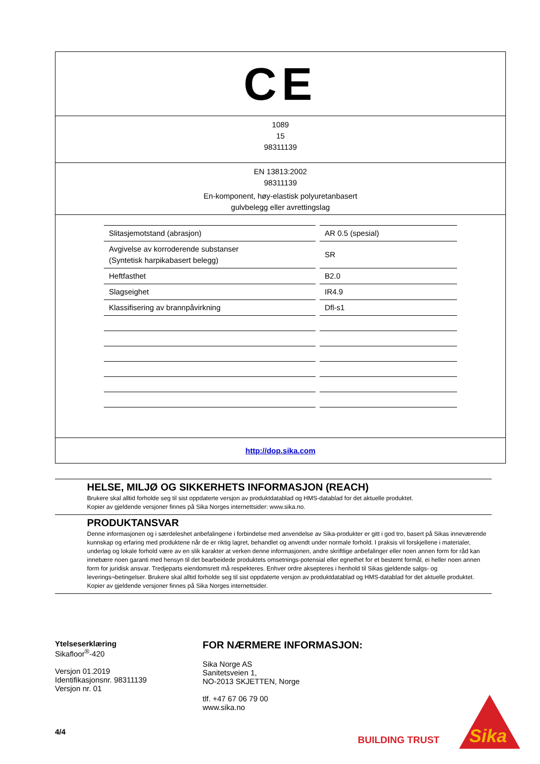CE
1089
15
98311139
EN 13813:2002
98311139
En-komponent, høy-elastisk polyuretanbasert
gulvbelegg eller avrettingslag
| Slitasjemotstand (abrasjon) | AR 0.5 (spesial) |
| Avgivelse av korroderende substanser (Syntetisk harpikabasert belegg) | SR |
| Heftfasthet | B2.0 |
| Slagseighet | IR4.9 |
| Klassifisering av brannpåvirkning | Dfl-s1 |
http://dop.sika.com
HELSE, MILJØ OG SIKKERHETS INFORMASJON (REACH)
Brukere skal alltid forholde seg til sist oppdaterte versjon av produktdatablad og HMS-datablad for det aktuelle produktet.
Kopier av gjeldende versjoner finnes på Sika Norges internettsider: www.sika.no.
PRODUKTANSVAR
Denne informasjonen og i særdeleshet anbefalingene i forbindelse med anvendelse av Sika-produkter er gitt i god tro, basert på Sikas inneværende kunnskap og erfaring med produktene når de er riktig lagret, behandlet og anvendt under normale forhold. I praksis vil forskjellene i materialer, underlag og lokale forhold være av en slik karakter at verken denne informasjonen, andre skriftlige anbefalinger eller noen annen form for råd kan innebære noen garanti med hensyn til det bearbeidede produktets omsetnings-potensial eller egnethet for et bestemt formål, ei heller noen annen form for juridisk ansvar. Tredjeparts eiendomsrett må respekteres. Enhver ordre aksepteres i henhold til Sikas gjeldende salgs- og leverings¬betingelser. Brukere skal alltid forholde seg til sist oppdaterte versjon av produktdatablad og HMS-datablad for det aktuelle produktet. Kopier av gjeldende versjoner finnes på Sika Norges internettsider.
Ytelseserklæring
Sikafloor<sup>®</sup>-420
Versjon 01.2019
Identifikasjonsnr. 98311139
Versjon nr. 01
4/4
FOR NÆRMERE INFORMASJON:
Sika Norge AS
Sanitetsveien 1,
NO-2013 SKJETTEN, Norge
tlf. +47 67 06 79 00
www.sika.no
BUILDING TRUST
Sika